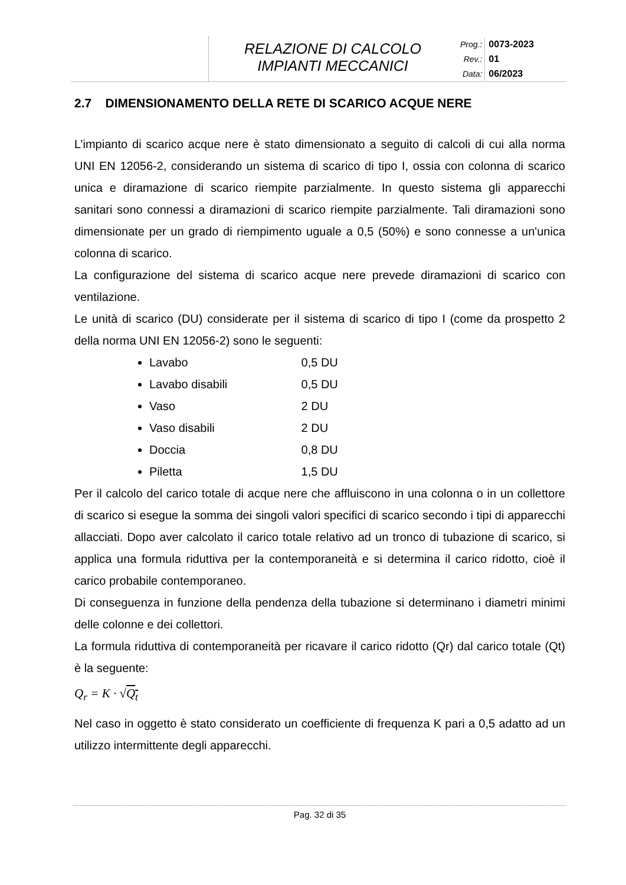RELAZIONE DI CALCOLO
IMPIANTI MECCANICI
| Prog.: | 0073-2023 |
| Rev.: | 01 |
| Data: | 06/2023 |
2.7 DIMENSIONAMENTO DELLA RETE DI SCARICO ACQUE NERE
L’impianto di scarico acque nere è stato dimensionato a seguito di calcoli di cui alla norma UNI EN 12056-2, considerando un sistema di scarico di tipo I, ossia con colonna di scarico unica e diramazione di scarico riempite parzialmente. In questo sistema gli apparecchi sanitari sono connessi a diramazioni di scarico riempite parzialmente. Tali diramazioni sono dimensionate per un grado di riempimento uguale a 0,5 (50%) e sono connesse a un'unica colonna di scarico.
La configurazione del sistema di scarico acque nere prevede diramazioni di scarico con ventilazione.
Le unità di scarico (DU) considerate per il sistema di scarico di tipo I (come da prospetto 2 della norma UNI EN 12056-2) sono le seguenti:
Lavabo 0,5 DU
Lavabo disabili 0,5 DU
Vaso 2 DU
Vaso disabili 2 DU
Doccia 0,8 DU
Piletta 1,5 DU
Per il calcolo del carico totale di acque nere che affluiscono in una colonna o in un collettore di scarico si esegue la somma dei singoli valori specifici di scarico secondo i tipi di apparecchi allacciati. Dopo aver calcolato il carico totale relativo ad un tronco di tubazione di scarico, si applica una formula riduttiva per la contemporaneità e si determina il carico ridotto, cioè il carico probabile contemporaneo.
Di conseguenza in funzione della pendenza della tubazione si determinano i diametri minimi delle colonne e dei collettori.
La formula riduttiva di contemporaneità per ricavare il carico ridotto (Qr) dal carico totale (Qt) è la seguente:
Q<sub>r</sub> = K · √Q<sub>t</sub>
Nel caso in oggetto è stato considerato un coefficiente di frequenza K pari a 0,5 adatto ad un utilizzo intermittente degli apparecchi.
Pag. 32 di 35